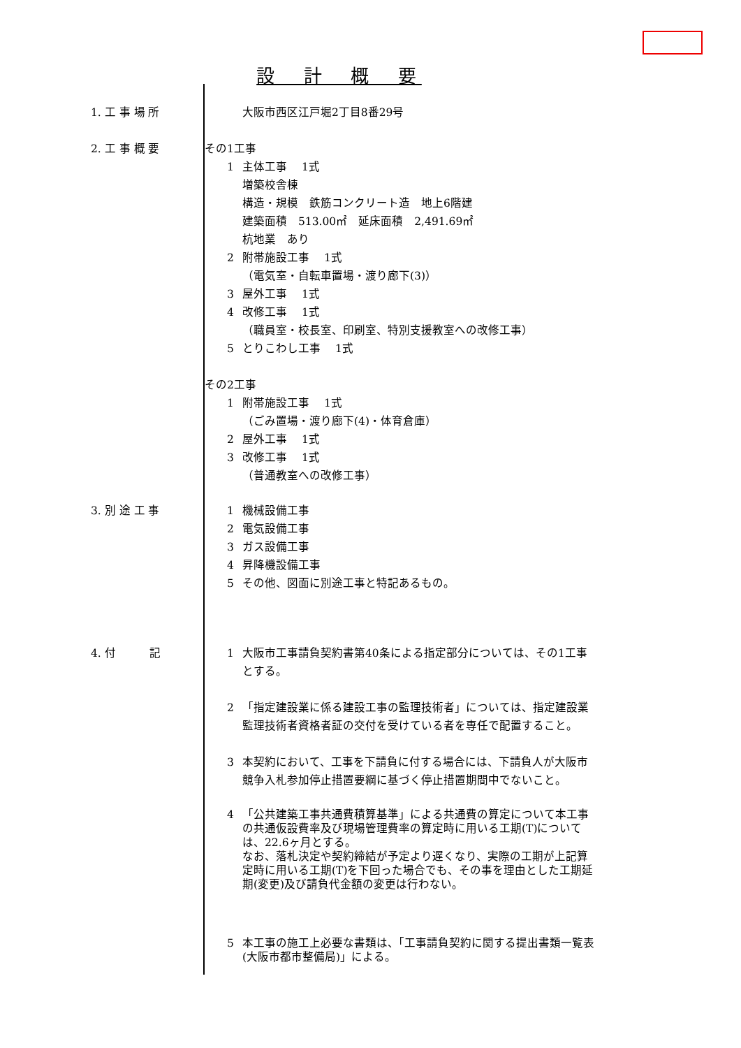設　計　概　要
1. 工 事 場 所
大阪市西区江戸堀2丁目8番29号
2. 工 事 概 要
その1工事
1 主体工事　 1式
増築校舎棟
構造・規模　鉄筋コンクリート造　地上6階建
建築面積　513.00㎡　延床面積　2,491.69㎡
杭地業　あり
2 附帯施設工事　 1式
（電気室・自転車置場・渡り廊下(3)）
3 屋外工事　 1式
4 改修工事　 1式
（職員室・校長室、印刷室、特別支援教室への改修工事）
5 とりこわし工事　 1式
その2工事
1 附帯施設工事　 1式
（ごみ置場・渡り廊下(4)・体育倉庫）
2 屋外工事　 1式
3 改修工事　 1式
（普通教室への改修工事）
3. 別 途 工 事
1 機械設備工事
2 電気設備工事
3 ガス設備工事
4 昇降機設備工事
5 その他、図面に別途工事と特記あるもの。
4. 付　　　記
1 大阪市工事請負契約書第40条による指定部分については、その1工事とする。
2 「指定建設業に係る建設工事の監理技術者」については、指定建設業監理技術者資格者証の交付を受けている者を専任で配置すること。
3 本契約において、工事を下請負に付する場合には、下請負人が大阪市競争入札参加停止措置要綱に基づく停止措置期間中でないこと。
4 「公共建築工事共通費積算基準」による共通費の算定について本工事の共通仮設費率及び現場管理費率の算定時に用いる工期(T)については、22.6ヶ月とする。
なお、落札決定や契約締結が予定より遅くなり、実際の工期が上記算定時に用いる工期(T)を下回った場合でも、その事を理由とした工期延期(変更)及び請負代金額の変更は行わない。
5 本工事の施工上必要な書類は、「工事請負契約に関する提出書類一覧表(大阪市都市整備局)」による。